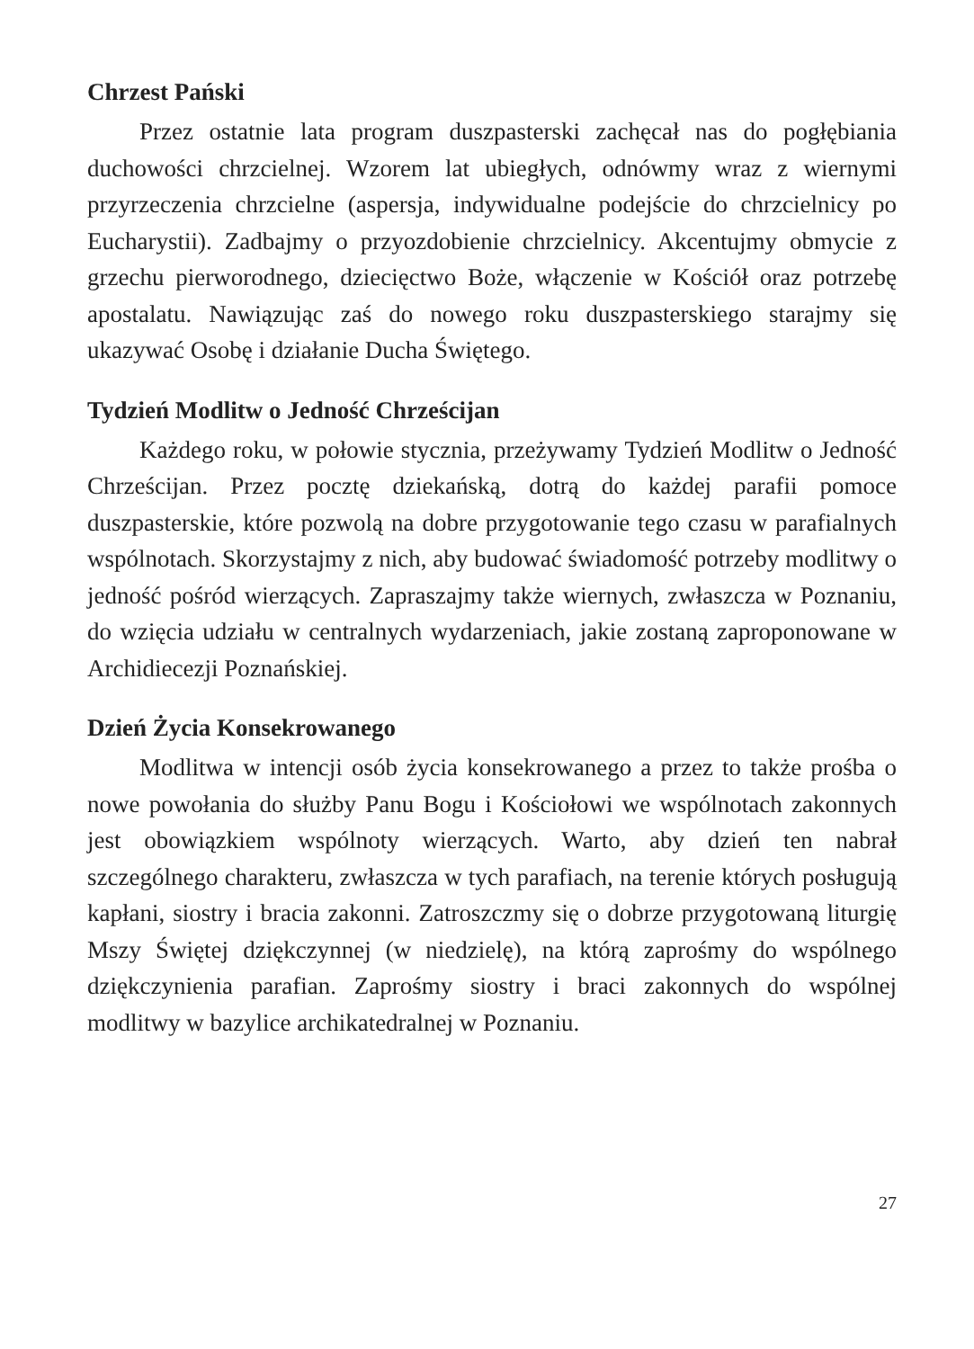Chrzest Pański
Przez ostatnie lata program duszpasterski zachęcał nas do pogłębiania duchowości chrzcielnej. Wzorem lat ubiegłych, odnówmy wraz z wiernymi przyrzeczenia chrzcielne (aspersja, indywidualne podejście do chrzcielnicy po Eucharystii). Zadbajmy o przyozdobienie chrzcielnicy. Akcentujmy obmycie z grzechu pierworodnego, dziecięctwo Boże, włączenie w Kościół oraz potrzebę apostalatu. Nawiązując zaś do nowego roku duszpasterskiego starajmy się ukazywać Osobę i działanie Ducha Świętego.
Tydzień Modlitw o Jedność Chrześcijan
Każdego roku, w połowie stycznia, przeżywamy Tydzień Modlitw o Jedność Chrześcijan. Przez pocztę dziekańską, dotrą do każdej parafii pomoce duszpasterskie, które pozwolą na dobre przygotowanie tego czasu w parafialnych wspólnotach. Skorzystajmy z nich, aby budować świadomość potrzeby modlitwy o jedność pośród wierzących. Zapraszajmy także wiernych, zwłaszcza w Poznaniu, do wzięcia udziału w centralnych wydarzeniach, jakie zostaną zaproponowane w Archidiecezji Poznańskiej.
Dzień Życia Konsekrowanego
Modlitwa w intencji osób życia konsekrowanego a przez to także prośba o nowe powołania do służby Panu Bogu i Kościołowi we wspólnotach zakonnych jest obowiązkiem wspólnoty wierzących. Warto, aby dzień ten nabrał szczególnego charakteru, zwłaszcza w tych parafiach, na terenie których posługują kapłani, siostry i bracia zakonni. Zatroszczmy się o dobrze przygotowaną liturgię Mszy Świętej dziękczynnej (w niedzielę), na którą zaprośmy do wspólnego dziękczynienia parafian. Zaprośmy siostry i braci zakonnych do wspólnej modlitwy w bazylice archikatedralnej w Poznaniu.
27